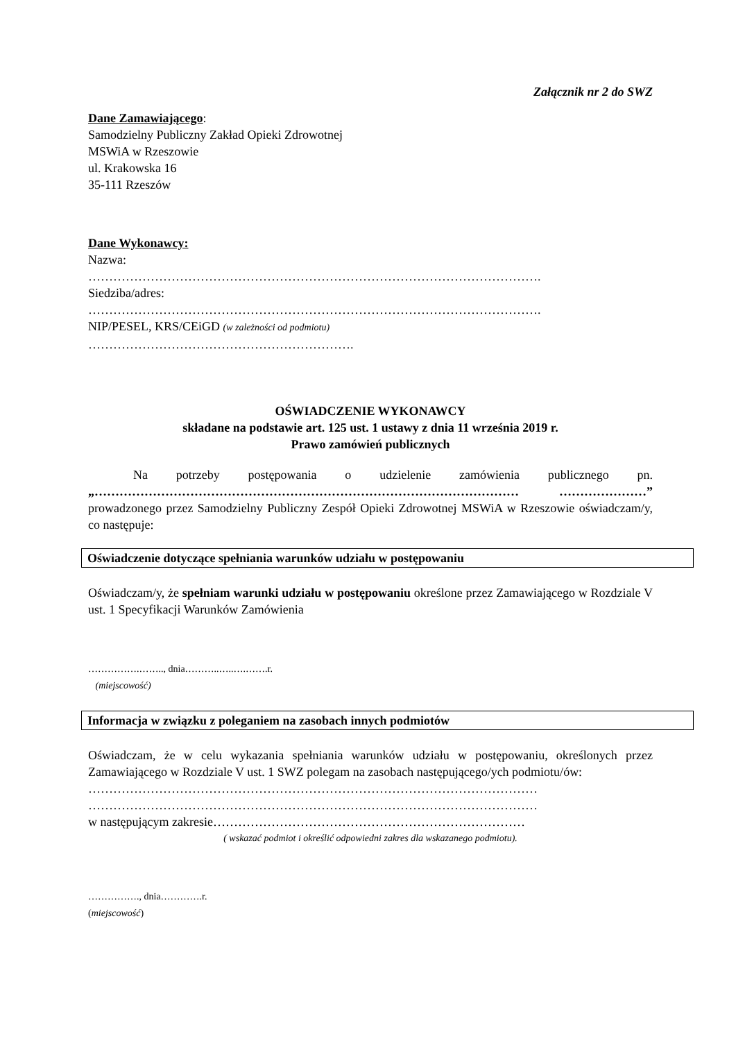Załącznik nr 2 do SWZ
Dane Zamawiającego:
Samodzielny Publiczny Zakład Opieki Zdrowotnej
MSWiA w Rzeszowie
ul. Krakowska 16
35-111 Rzeszów
Dane Wykonawcy:
Nazwa:
……………………………………………………………………………………………….
Siedziba/adres:
……………………………………………………………………………………………….
NIP/PESEL, KRS/CEiGD (w zależności od podmiotu)
……………………………………………………….
OŚWIADCZENIE WYKONAWCY
składane na podstawie art. 125 ust. 1 ustawy z dnia 11 września 2019 r.
Prawo zamówień publicznych
Na potrzeby postępowania o udzielenie zamówienia publicznego pn. „………………………………………………………………………………………… …………………” prowadzonego przez Samodzielny Publiczny Zespół Opieki Zdrowotnej MSWiA w Rzeszowie oświadczam/y, co następuje:
Oświadczenie dotyczące spełniania warunków udziału w postępowaniu
Oświadczam/y, że spełniam warunki udziału w postępowaniu określone przez Zamawiającego w Rozdziale V ust. 1 Specyfikacji Warunków Zamówienia
…………….…….., dnia………..…..….…….r.
(miejscowość)
Informacja w związku z poleganiem na zasobach innych podmiotów
Oświadczam, że w celu wykazania spełniania warunków udziału w postępowaniu, określonych przez Zamawiającego w Rozdziale V ust. 1 SWZ polegam na zasobach następującego/ych podmiotu/ów:
………………………………………………………………………………………………
………………………………………………………………………………………………
w następującym zakresie…………………………………………………………………
( wskazać podmiot i określić odpowiedni zakres dla wskazanego podmiotu).
……………., dnia………….r.
(miejscowość)